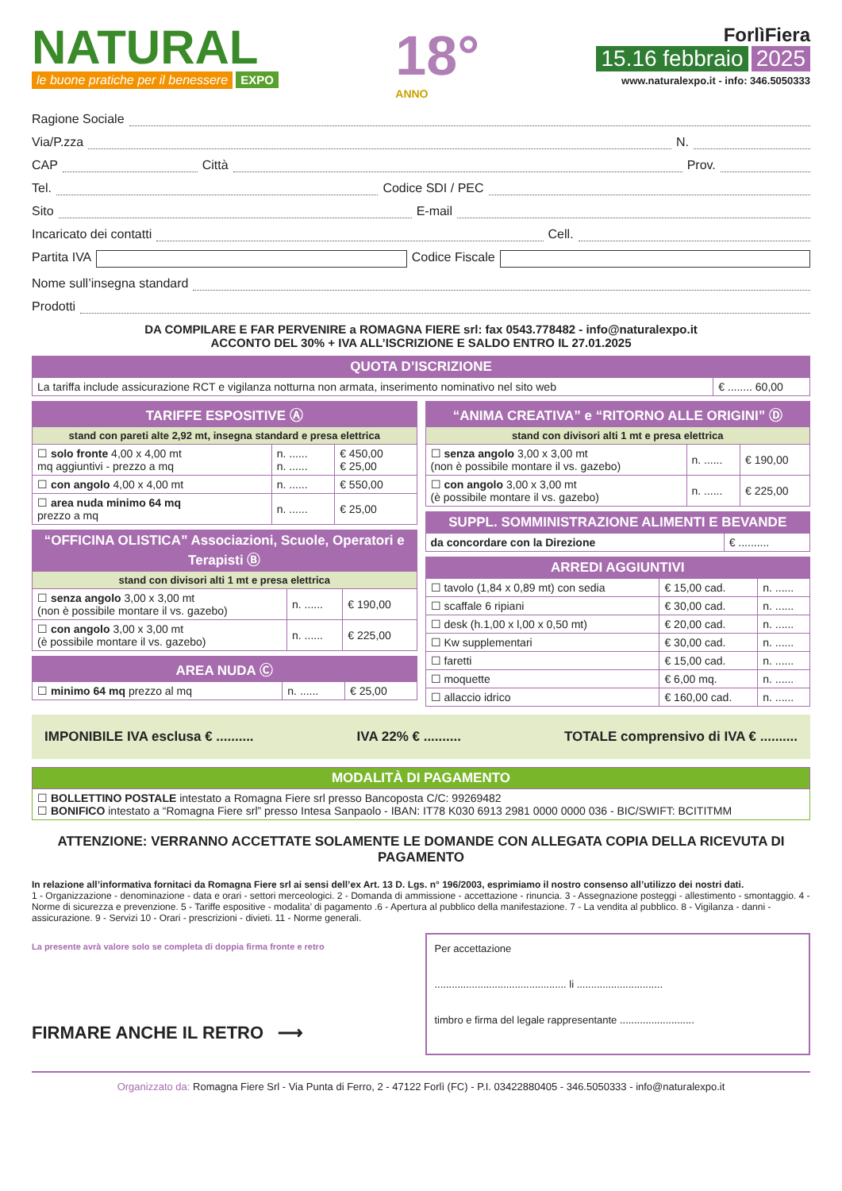NATURAL
le buone pratiche per il benessere EXPO
18°
ANNO
ForlìFiera
15.16 febbraio 2025
www.naturalexpo.it - info: 346.5050333
Ragione Sociale
Via/P.zza N.
CAP Città Prov.
Tel. Codice SDI / PEC
Sito E-mail
Incaricato dei contatti Cell.
Partita IVA Codice Fiscale
Nome sull’insegna standard
Prodotti
DA COMPILARE E FAR PERVENIRE a ROMAGNA FIERE srl: fax 0543.778482 - info@naturalexpo.it
ACCONTO DEL 30% + IVA ALL’ISCRIZIONE E SALDO ENTRO IL 27.01.2025
| QUOTA D’ISCRIZIONE | |
| --- | --- |
| La tariffa include assicurazione RCT e vigilanza notturna non armata, inserimento nominativo nel sito web | € ........ 60,00 |
| TARIFFE ESPOSITIVE Ⓐ | | |
| --- | --- | --- |
| stand con pareti alte 2,92 mt, insegna standard e presa elettrica | | |
| ☐ solo fronte 4,00 x 4,00 mt mq aggiuntivi - prezzo a mq | n. ...... n. ...... | € 450,00 € 25,00 |
| ☐ con angolo 4,00 x 4,00 mt | n. ...... | € 550,00 |
| ☐ area nuda minimo 64 mq prezzo a mq | n. ...... | € 25,00 |
| “OFFICINA OLISTICA” Associazioni, Scuole, Operatori e Terapisti Ⓑ | | |
| --- | --- | --- |
| stand con divisori alti 1 mt e presa elettrica | | |
| ☐ senza angolo 3,00 x 3,00 mt (non è possibile montare il vs. gazebo) | n. ...... | € 190,00 |
| ☐ con angolo 3,00 x 3,00 mt (è possibile montare il vs. gazebo) | n. ...... | € 225,00 |
| AREA NUDA Ⓒ | | |
| --- | --- | --- |
| ☐ minimo 64 mq prezzo al mq | n. ...... | € 25,00 |
| “ANIMA CREATIVA” e “RITORNO ALLE ORIGINI” Ⓓ | | |
| --- | --- | --- |
| stand con divisori alti 1 mt e presa elettrica | | |
| ☐ senza angolo 3,00 x 3,00 mt (non è possibile montare il vs. gazebo) | n. ...... | € 190,00 |
| ☐ con angolo 3,00 x 3,00 mt (è possibile montare il vs. gazebo) | n. ...... | € 225,00 |
| SUPPL. SOMMINISTRAZIONE ALIMENTI E BEVANDE | |
| --- | --- |
| da concordare con la Direzione | € .......... |
| ARREDI AGGIUNTIVI | | |
| --- | --- | --- |
| ☐ tavolo (1,84 x 0,89 mt) con sedia | € 15,00 cad. | n. ...... |
| ☐ scaffale 6 ripiani | € 30,00 cad. | n. ...... |
| ☐ desk (h.1,00 x l,00 x 0,50 mt) | € 20,00 cad. | n. ...... |
| ☐ Kw supplementari | € 30,00 cad. | n. ...... |
| ☐ faretti | € 15,00 cad. | n. ...... |
| ☐ moquette | € 6,00 mq. | n. ...... |
| ☐ allaccio idrico | € 160,00 cad. | n. ...... |
IMPONIBILE IVA esclusa € .......... IVA 22% € .......... TOTALE comprensivo di IVA € ..........
| MODALITÀ DI PAGAMENTO |
| --- |
| ☐ BOLLETTINO POSTALE intestato a Romagna Fiere srl presso Bancoposta C/C: 99269482 ☐ BONIFICO intestato a “Romagna Fiere srl” presso Intesa Sanpaolo - IBAN: IT78 K030 6913 2981 0000 0000 036 - BIC/SWIFT: BCITITMM |
ATTENZIONE: VERRANNO ACCETTATE SOLAMENTE LE DOMANDE CON ALLEGATA COPIA DELLA RICEVUTA DI PAGAMENTO
In relazione all’informativa fornitaci da Romagna Fiere srl ai sensi dell’ex Art. 13 D. Lgs. n° 196/2003, esprimiamo il nostro consenso all’utilizzo dei nostri dati.
1 - Organizzazione - denominazione - data e orari - settori merceologici. 2 - Domanda di ammissione - accettazione - rinuncia. 3 - Assegnazione posteggi - allestimento - smontaggio. 4 - Norme di sicurezza e prevenzione. 5 - Tariffe espositive - modalita’ di pagamento .6 - Apertura al pubblico della manifestazione. 7 - La vendita al pubblico. 8 - Vigilanza - danni - assicurazione. 9 - Servizi 10 - Orari - prescrizioni - divieti. 11 - Norme generali.
La presente avrà valore solo se completa di doppia firma fronte e retro
FIRMARE ANCHE IL RETRO ⟶
Per accettazione
.............................................. li ..............................
timbro e firma del legale rappresentante ..........................
Organizzato da: Romagna Fiere Srl - Via Punta di Ferro, 2 - 47122 Forlì (FC) - P.I. 03422880405 - 346.5050333 - info@naturalexpo.it